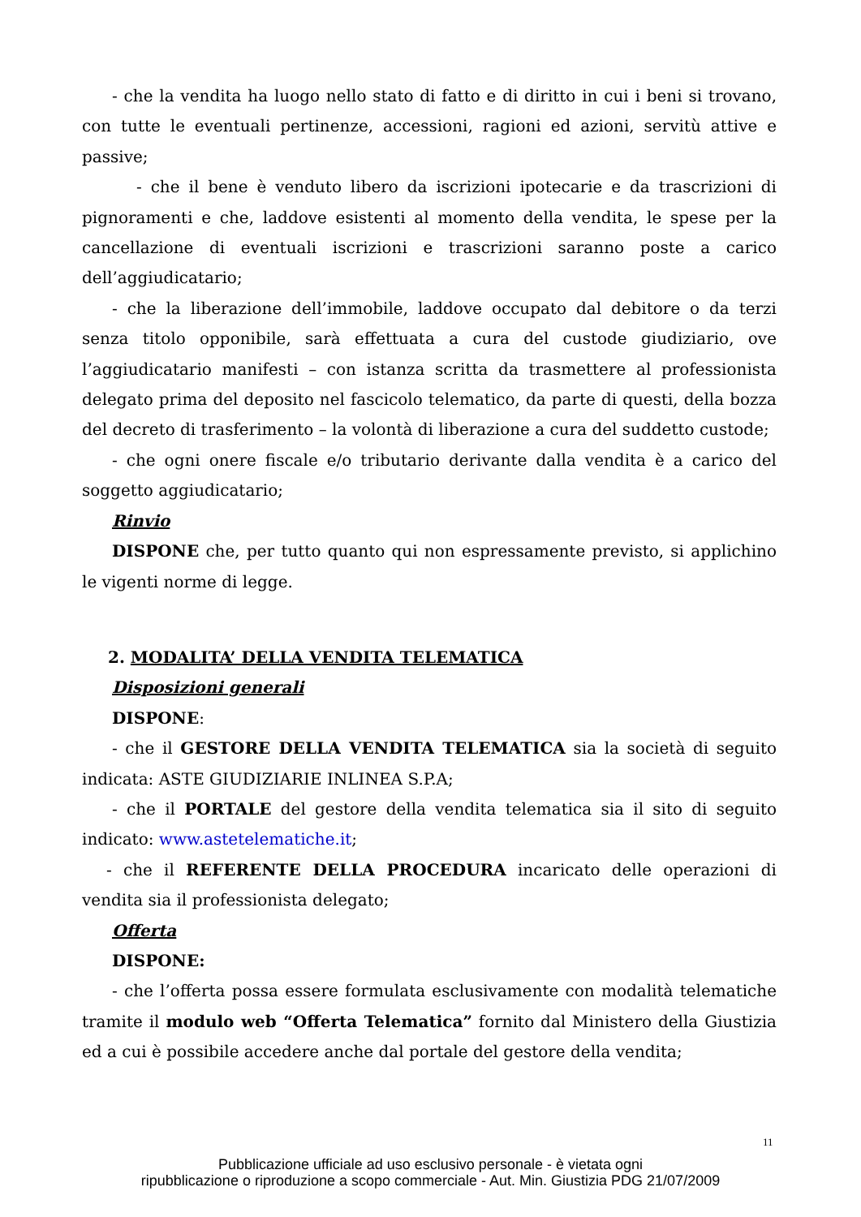- che la vendita ha luogo nello stato di fatto e di diritto in cui i beni si trovano, con tutte le eventuali pertinenze, accessioni, ragioni ed azioni, servitù attive e passive;
- che il bene è venduto libero da iscrizioni ipotecarie e da trascrizioni di pignoramenti e che, laddove esistenti al momento della vendita, le spese per la cancellazione di eventuali iscrizioni e trascrizioni saranno poste a carico dell’aggiudicatario;
- che la liberazione dell’immobile, laddove occupato dal debitore o da terzi senza titolo opponibile, sarà effettuata a cura del custode giudiziario, ove l’aggiudicatario manifesti – con istanza scritta da trasmettere al professionista delegato prima del deposito nel fascicolo telematico, da parte di questi, della bozza del decreto di trasferimento – la volontà di liberazione a cura del suddetto custode;
- che ogni onere fiscale e/o tributario derivante dalla vendita è a carico del soggetto aggiudicatario;
Rinvio
DISPONE che, per tutto quanto qui non espressamente previsto, si applichino le vigenti norme di legge.
2. MODALITA’ DELLA VENDITA TELEMATICA
Disposizioni generali
DISPONE:
- che il GESTORE DELLA VENDITA TELEMATICA sia la società di seguito indicata: ASTE GIUDIZIARIE INLINEA S.P.A;
- che il PORTALE del gestore della vendita telematica sia il sito di seguito indicato: www.astetelematiche.it;
- che il REFERENTE DELLA PROCEDURA incaricato delle operazioni di vendita sia il professionista delegato;
Offerta
DISPONE:
- che l’offerta possa essere formulata esclusivamente con modalità telematiche tramite il modulo web “Offerta Telematica” fornito dal Ministero della Giustizia ed a cui è possibile accedere anche dal portale del gestore della vendita;
11
Pubblicazione ufficiale ad uso esclusivo personale - è vietata ogni
ripubblicazione o riproduzione a scopo commerciale - Aut. Min. Giustizia PDG 21/07/2009